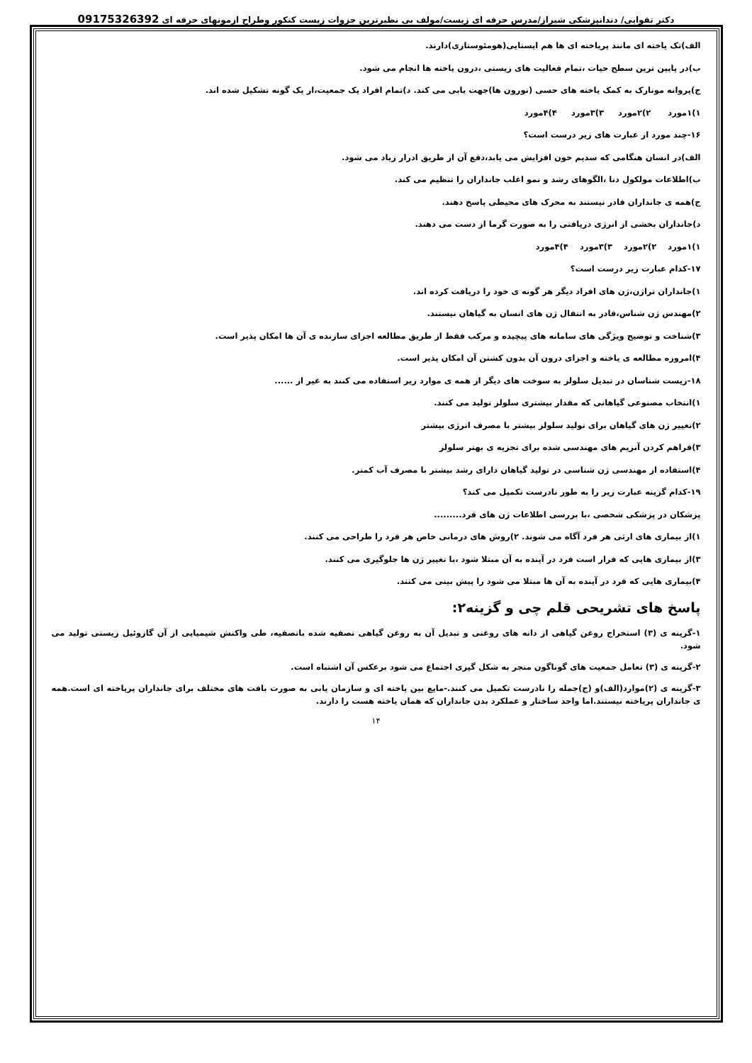دکتر تقوایی/ دندانپزشکی شیراز/مدرس حرفه ای زیست/مولف بی نظیرترین جزوات زیست کنکور وطراح ازمونهای حرفه ای 09175326392
الف)تک یاخته ای مانند پریاخته ای ها هم ایستایی(هومئوستازی)دارند.
ب)در پایین ترین سطح حیات ،تمام فعالیت های زیستی ،درون یاخته ها انجام می شود.
ج)پروانه مونارک به کمک یاخته های حسی (نورون ها)جهت یابی می کند. د)تمام افراد یک جمعیت،از یک گونه تشکیل شده اند.
۱)۱مورد ۲)۲مورد ۳)۳مورد ۴)۴مورد
۱۶-چند مورد از عبارت های زیر درست است؟
الف)در انسان هنگامی که سدیم خون افزایش می یابد،دفع آن از طریق ادرار زیاد می شود.
ب)اطلاعات مولکول دنا ،الگوهای رشد و نمو اغلب جانداران را تنظیم می کند.
ج)همه ی جانداران قادر نیستند به محرک های محیطی پاسخ دهند.
د)جانداران بخشی از انرژی دریافتی را به صورت گرما از دست می دهند.
۱)۱مورد ۲)۲مورد ۳)۳مورد ۴)۴مورد
۱۷-کدام عبارت زیر درست است؟
۱)جانداران تراژن،ژن های افراد دیگر هر گونه ی خود را دریافت کرده اند.
۲)مهندس ژن شناس،قادر به انتقال ژن های انسان به گیاهان نیستند.
۳)شناخت و توضیح ویژگی های سامانه های پیچیده و مرکب فقط از طریق مطالعه اجزای سازنده ی آن ها امکان پذیر است.
۴)امروزه مطالعه ی یاخته و اجزای درون آن بدون کشتن آن امکان پذیر است.
۱۸-زیست شناسان در تبدیل سلولز به سوخت های دیگر از همه ی موارد زیر استفاده می کنند به غیر از ......
۱)انتخاب مصنوعی گیاهانی که مقدار بیشتری سلولز تولید می کنند.
۲)تغییر ژن های گیاهان برای تولید سلولز بیشتر با مصرف انرژی بیشتر
۳)فراهم کردن آنزیم های مهندسی شده برای تجزیه ی بهتر سلولز
۴)استفاده از مهندسی ژن شناسی در تولید گیاهان دارای رشد بیشتر با مصرف آب کمتر.
۱۹-کدام گزینه عبارت زیر را به طور نادرست تکمیل می کند؟
پزشکان در پزشکی شخصی ،با بررسی اطلاعات ژن های فرد.........
۱)از بیماری های ارثی هر فرد آگاه می شوند. ۲)روش های درمانی خاص هر فرد را طراحی می کنند.
۳)از بیماری هایی که قرار است فرد در آینده به آن مبتلا شود ،با تغییر ژن ها جلوگیری می کنند.
۴)بیماری هایی که فرد در آینده به آن ها مبتلا می شود را پیش بینی می کنند.
پاسخ های تشریحی قلم چی و گزینه۲:
۱-گزینه ی (۳) استخراج روغن گیاهی از دانه های روغنی و تبدیل آن به روغن گیاهی تصفیه شده باتصفیه، طی واکنش شیمیایی از آن گازوئیل زیستی تولید می شود.
۲-گزینه ی (۳) تعامل جمعیت های گوناگون منجر به شکل گیری اجتماع می شود برعکس آن اشتباه است.
۳-گزینه ی (۲)موارد(الف)و (ج)جمله را نادرست تکمیل می کنند.-مایع بین یاخته ای و سازمان یابی به صورت بافت های مختلف برای جانداران پریاخته ای است.همه ی جانداران پریاخته نیستند.اما واحد ساختار و عملکرد بدن جانداران که همان یاخته هست را دارند.
۱۴